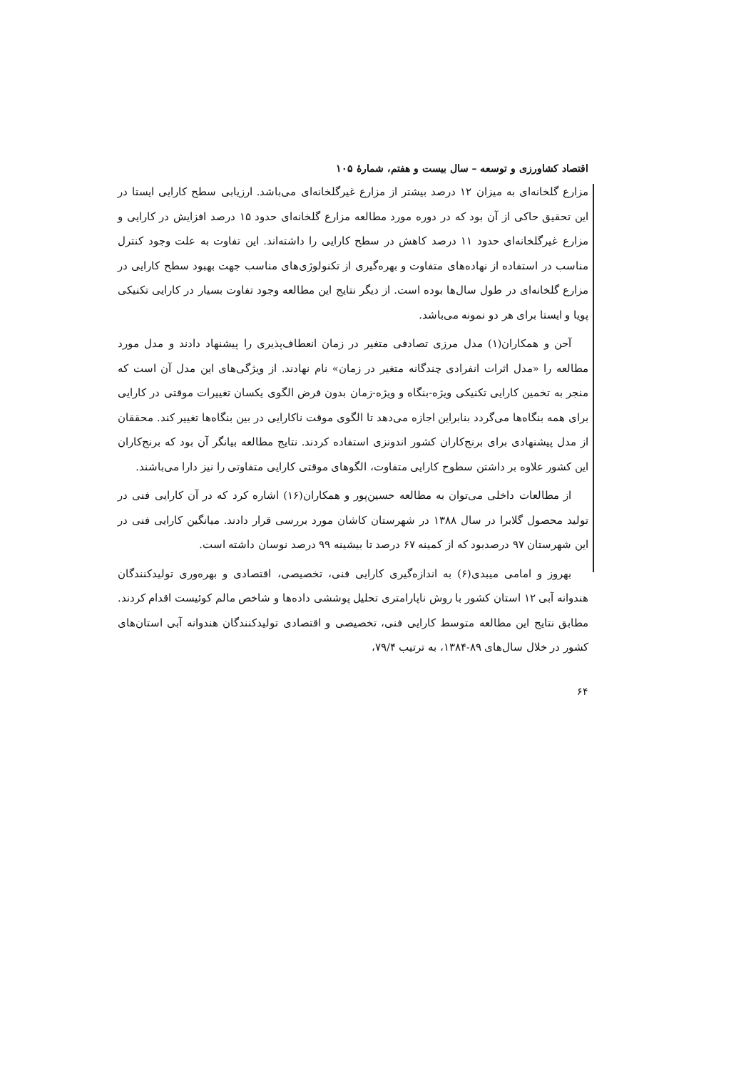اقتصاد کشاورزی و توسعه – سال بیست و هفتم، شمارهٔ ۱۰۵
مزارع گلخانه‌ای به میزان ۱۲ درصد بیشتر از مزارع غیرگلخانه‌ای می‌باشد. ارزیابی سطح کارایی ایستا در این تحقیق حاکی از آن بود که در دوره مورد مطالعه مزارع گلخانه‌ای حدود ۱۵ درصد افزایش در کارایی و مزارع غیرگلخانه‌ای حدود ۱۱ درصد کاهش در سطح کارایی را داشته‌اند. این تفاوت به علت وجود کنترل مناسب در استفاده از نهاده‌های متفاوت و بهره‌گیری از تکنولوژی‌های مناسب جهت بهبود سطح کارایی در مزارع گلخانه‌ای در طول سال‌ها بوده است. از دیگر نتایج این مطالعه وجود تفاوت بسیار در کارایی تکنیکی پویا و ایستا برای هر دو نمونه می‌باشد.
آحن و همکاران(۱) مدل مرزی تصادفی متغیر در زمان انعطاف‌پذیری را پیشنهاد دادند و مدل مورد مطالعه را «مدل اثرات انفرادی چندگانه متغیر در زمان» نام نهادند. از ویژگی‌های این مدل آن است که منجر به تخمین کارایی تکنیکی ویژه-بنگاه و ویژه-زمان بدون فرض الگوی یکسان تغییرات موقتی در کارایی برای همه بنگاه‌ها می‌گردد بنابراین اجازه می‌دهد تا الگوی موقت ناکارایی در بین بنگاه‌ها تغییر کند. محققان از مدل پیشنهادی برای برنج‌کاران کشور اندونزی استفاده کردند. نتایج مطالعه بیانگر آن بود که برنج‌کاران این کشور علاوه بر داشتن سطوح کارایی متفاوت، الگوهای موقتی کارایی متفاوتی را نیز دارا می‌باشند.
از مطالعات داخلی می‌توان به مطالعه حسین‌پور و همکاران(۱۶) اشاره کرد که در آن کارایی فنی در تولید محصول گلابرا در سال ۱۳۸۸ در شهرستان کاشان مورد بررسی قرار دادند. میانگین کارایی فنی در این شهرستان ۹۷ درصدبود که از کمینه ۶۷ درصد تا بیشینه ۹۹ درصد نوسان داشته است.
بهروز و امامی میبدی(۶) به اندازه‌گیری کارایی فنی، تخصیصی، اقتصادی و بهره‌وری تولیدکنندگان هندوانه آبی ۱۲ استان کشور با روش ناپارامتری تحلیل پوششی داده‌ها و شاخص مالم کوئیست اقدام کردند. مطابق نتایج این مطالعه متوسط کارایی فنی، تخصیصی و اقتصادی تولیدکنندگان هندوانه آبی استان‌های کشور در خلال سال‌های ۸۹-۱۳۸۴، به ترتیب ۷۹/۴،
۶۴